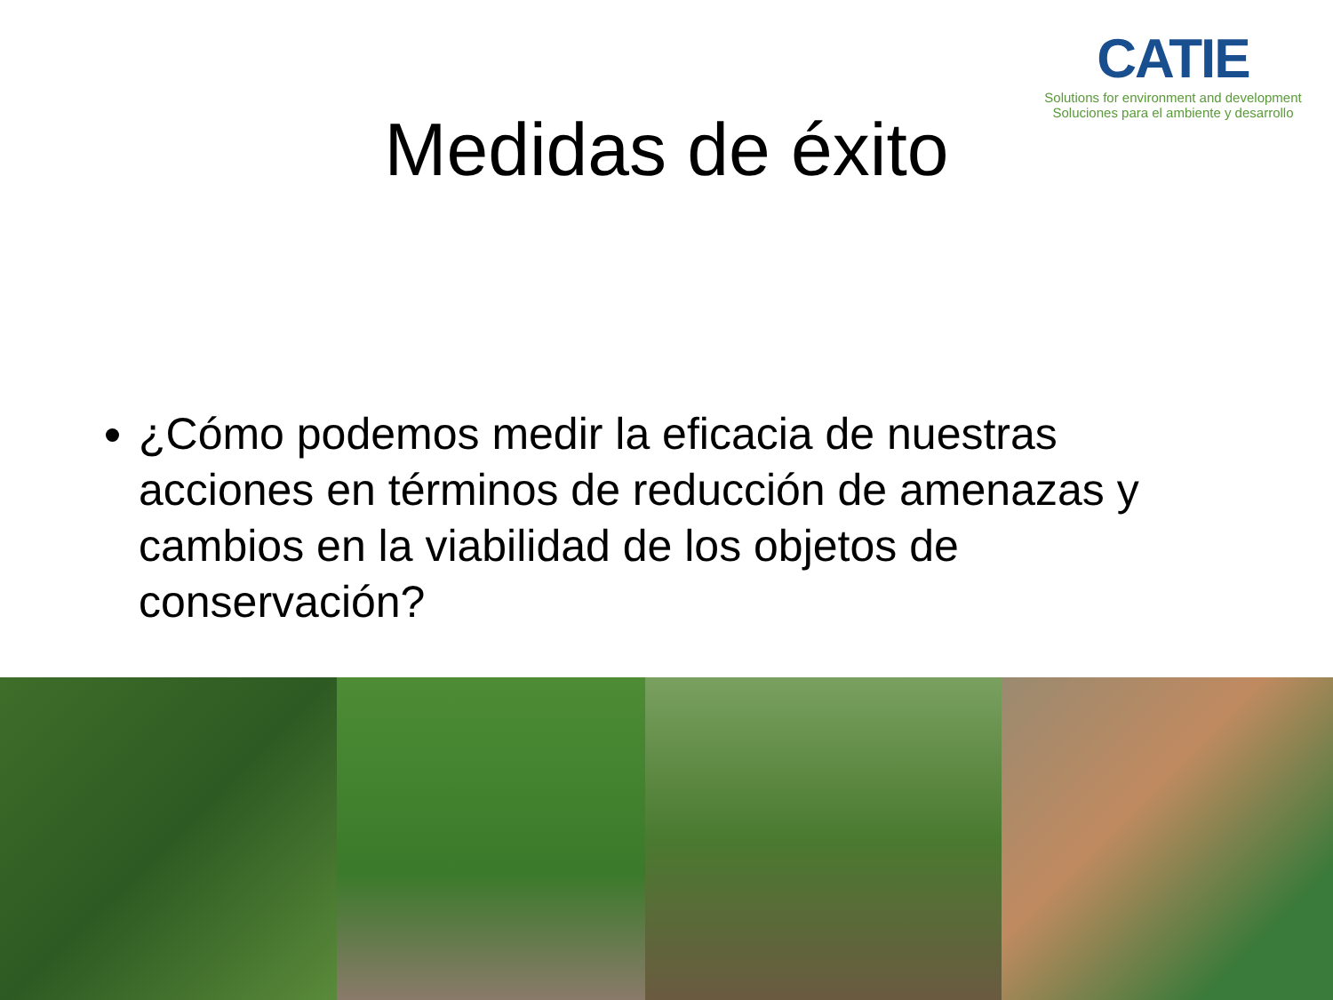CATIE
Solutions for environment and development
Soluciones para el ambiente y desarrollo
Medidas de éxito
¿Cómo podemos medir la eficacia de nuestras acciones en términos de reducción de amenazas y cambios en la viabilidad de los objetos de conservación?